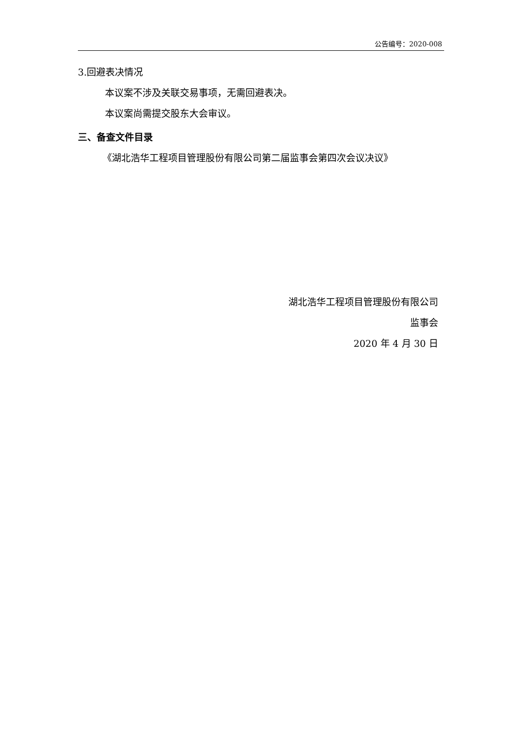公告编号：2020-008
3.回避表决情况
本议案不涉及关联交易事项，无需回避表决。
本议案尚需提交股东大会审议。
三、备查文件目录
《湖北浩华工程项目管理股份有限公司第二届监事会第四次会议决议》
湖北浩华工程项目管理股份有限公司
监事会
2020 年 4 月 30 日